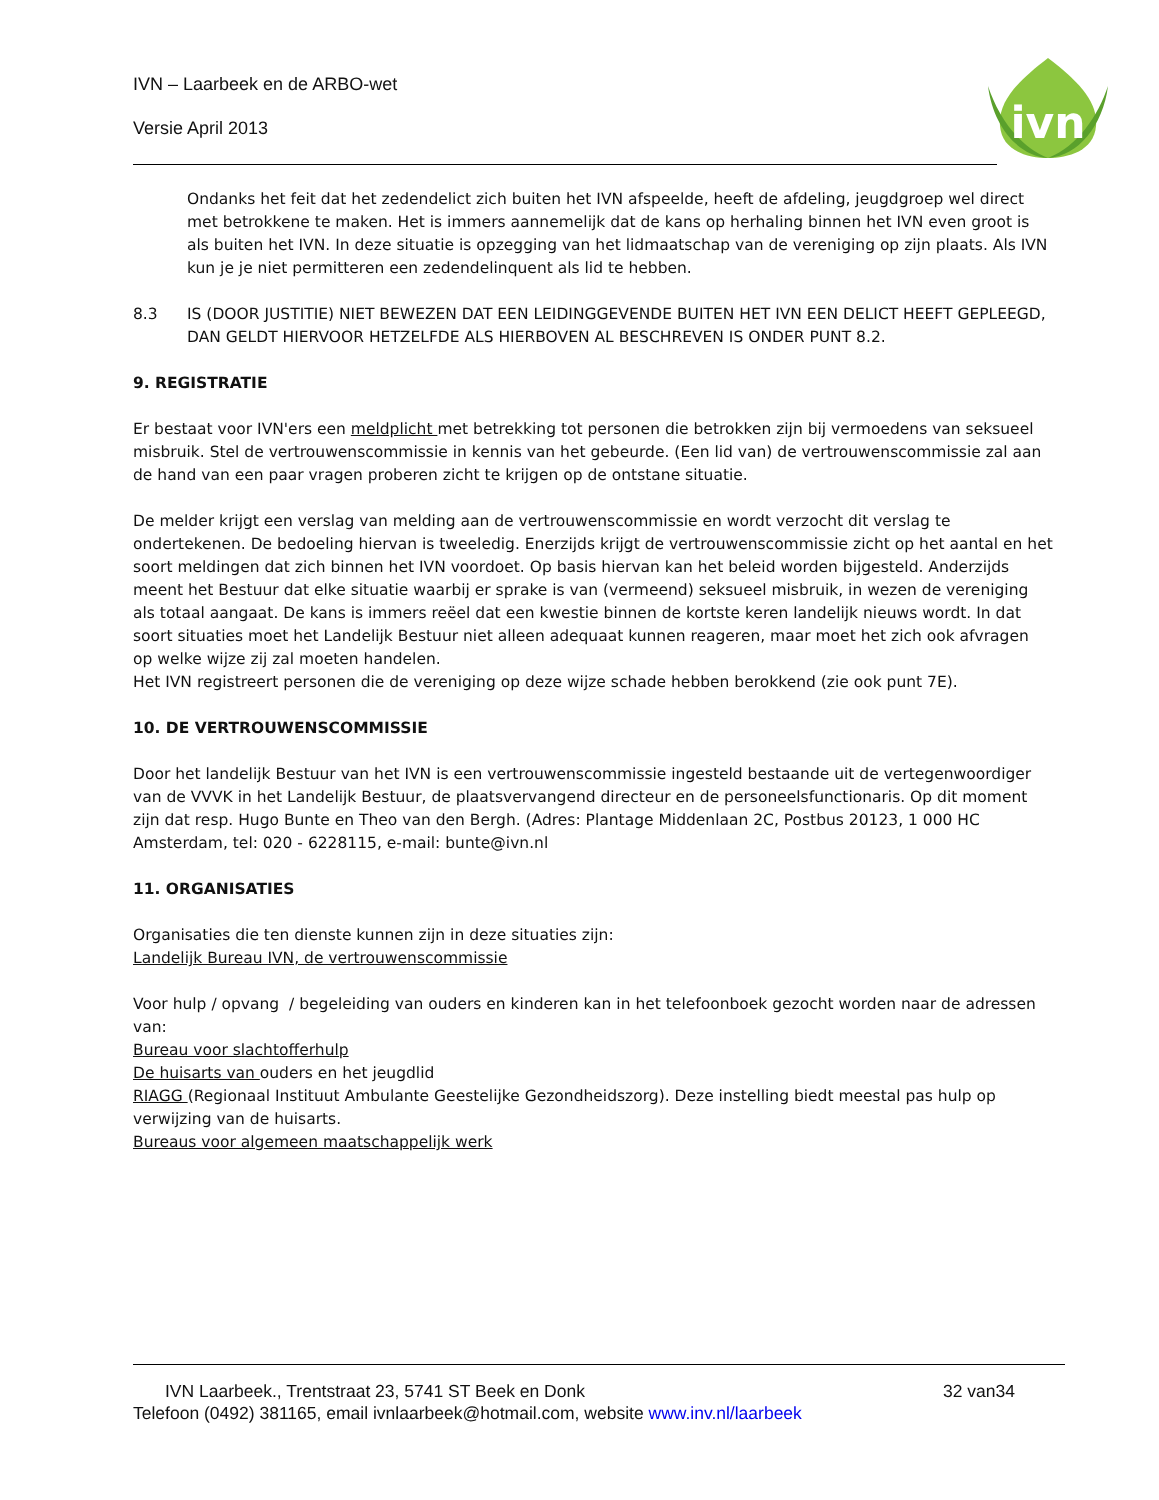IVN – Laarbeek en de ARBO-wet
Versie April 2013
ivn
Ondanks het feit dat het zedendelict zich buiten het IVN afspeelde, heeft de afdeling, jeugdgroep wel direct met betrokkene te maken. Het is immers aannemelijk dat de kans op herhaling binnen het IVN even groot is als buiten het IVN. In deze situatie is opzegging van het lidmaatschap van de vereniging op zijn plaats. Als IVN kun je je niet permitteren een zedendelinquent als lid te hebben.
8.3 IS (DOOR JUSTITIE) NIET BEWEZEN DAT EEN LEIDINGGEVENDE BUITEN HET IVN EEN DELICT HEEFT GEPLEEGD, DAN GELDT HIERVOOR HETZELFDE ALS HIERBOVEN AL BESCHREVEN IS ONDER PUNT 8.2.
9. REGISTRATIE
Er bestaat voor IVN'ers een meldplicht met betrekking tot personen die betrokken zijn bij vermoedens van seksueel misbruik. Stel de vertrouwenscommissie in kennis van het gebeurde. (Een lid van) de vertrouwenscommissie zal aan de hand van een paar vragen proberen zicht te krijgen op de ontstane situatie.
De melder krijgt een verslag van melding aan de vertrouwenscommissie en wordt verzocht dit verslag te ondertekenen. De bedoeling hiervan is tweeledig. Enerzijds krijgt de vertrouwenscommissie zicht op het aantal en het soort meldingen dat zich binnen het IVN voordoet. Op basis hiervan kan het beleid worden bijgesteld. Anderzijds meent het Bestuur dat elke situatie waarbij er sprake is van (vermeend) seksueel misbruik, in wezen de vereniging als totaal aangaat. De kans is immers reëel dat een kwestie binnen de kortste keren landelijk nieuws wordt. In dat soort situaties moet het Landelijk Bestuur niet alleen adequaat kunnen reageren, maar moet het zich ook afvragen op welke wijze zij zal moeten handelen.
Het IVN registreert personen die de vereniging op deze wijze schade hebben berokkend (zie ook punt 7E).
10. DE VERTROUWENSCOMMISSIE
Door het landelijk Bestuur van het IVN is een vertrouwenscommissie ingesteld bestaande uit de vertegenwoordiger van de VVVK in het Landelijk Bestuur, de plaatsvervangend directeur en de personeelsfunctionaris. Op dit moment zijn dat resp. Hugo Bunte en Theo van den Bergh. (Adres: Plantage Middenlaan 2C, Postbus 20123, 1 000 HC Amsterdam, tel: 020 - 6228115, e-mail: bunte@ivn.nl
11. ORGANISATIES
Organisaties die ten dienste kunnen zijn in deze situaties zijn:
Landelijk Bureau IVN, de vertrouwenscommissie
Voor hulp / opvang / begeleiding van ouders en kinderen kan in het telefoonboek gezocht worden naar de adressen van:
Bureau voor slachtofferhulp
De huisarts van ouders en het jeugdlid
RIAGG (Regionaal Instituut Ambulante Geestelijke Gezondheidszorg). Deze instelling biedt meestal pas hulp op verwijzing van de huisarts.
Bureaus voor algemeen maatschappelijk werk
IVN Laarbeek., Trentstraat 23, 5741 ST Beek en Donk 32 van34
Telefoon (0492) 381165, email ivnlaarbeek@hotmail.com, website www.inv.nl/laarbeek